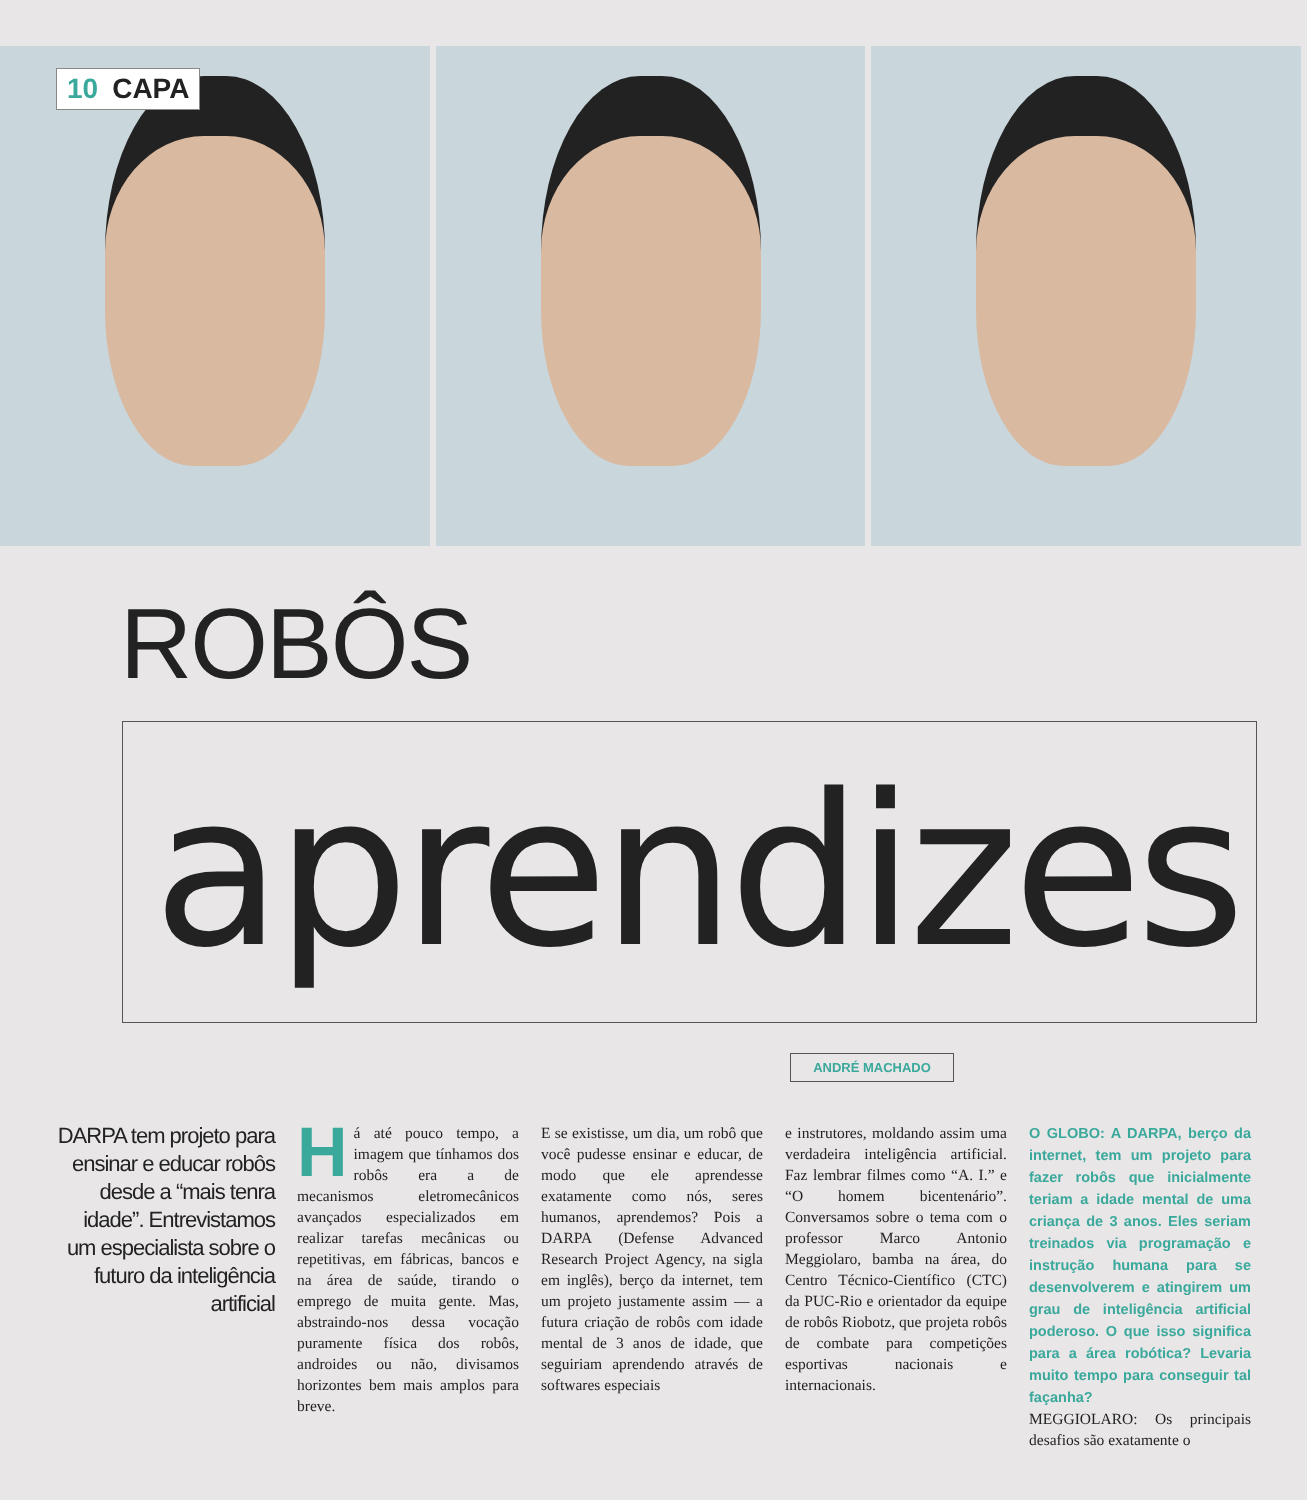10 CAPA
ROBÔS
aprendizes
ANDRÉ MACHADO
DARPA tem projeto para ensinar e educar robôs desde a “mais tenra idade”. Entrevistamos um especialista sobre o futuro da inteligência artificial
Há até pouco tempo, a imagem que tínhamos dos robôs era a de mecanismos eletromecânicos avançados especializados em realizar tarefas mecânicas ou repetitivas, em fábricas, bancos e na área de saúde, tirando o emprego de muita gente. Mas, abstraindo-nos dessa vocação puramente física dos robôs, androides ou não, divisamos horizontes bem mais amplos para breve.
E se existisse, um dia, um robô que você pudesse ensinar e educar, de modo que ele aprendesse exatamente como nós, seres humanos, aprendemos? Pois a DARPA (Defense Advanced Research Project Agency, na sigla em inglês), berço da internet, tem um projeto justamente assim — a futura criação de robôs com idade mental de 3 anos de idade, que seguiriam aprendendo através de softwares especiais
e instrutores, moldando assim uma verdadeira inteligência artificial. Faz lembrar filmes como “A. I.” e “O homem bicentenário”. Conversamos sobre o tema com o professor Marco Antonio Meggiolaro, bamba na área, do Centro Técnico-Científico (CTC) da PUC-Rio e orientador da equipe de robôs Riobotz, que projeta robôs de combate para competições esportivas nacionais e internacionais.
O GLOBO: A DARPA, berço da internet, tem um projeto para fazer robôs que inicialmente teriam a idade mental de uma criança de 3 anos. Eles seriam treinados via programação e instrução humana para se desenvolverem e atingirem um grau de inteligência artificial poderoso. O que isso significa para a área robótica? Levaria muito tempo para conseguir tal façanha?
MEGGIOLARO: Os principais desafios são exatamente o